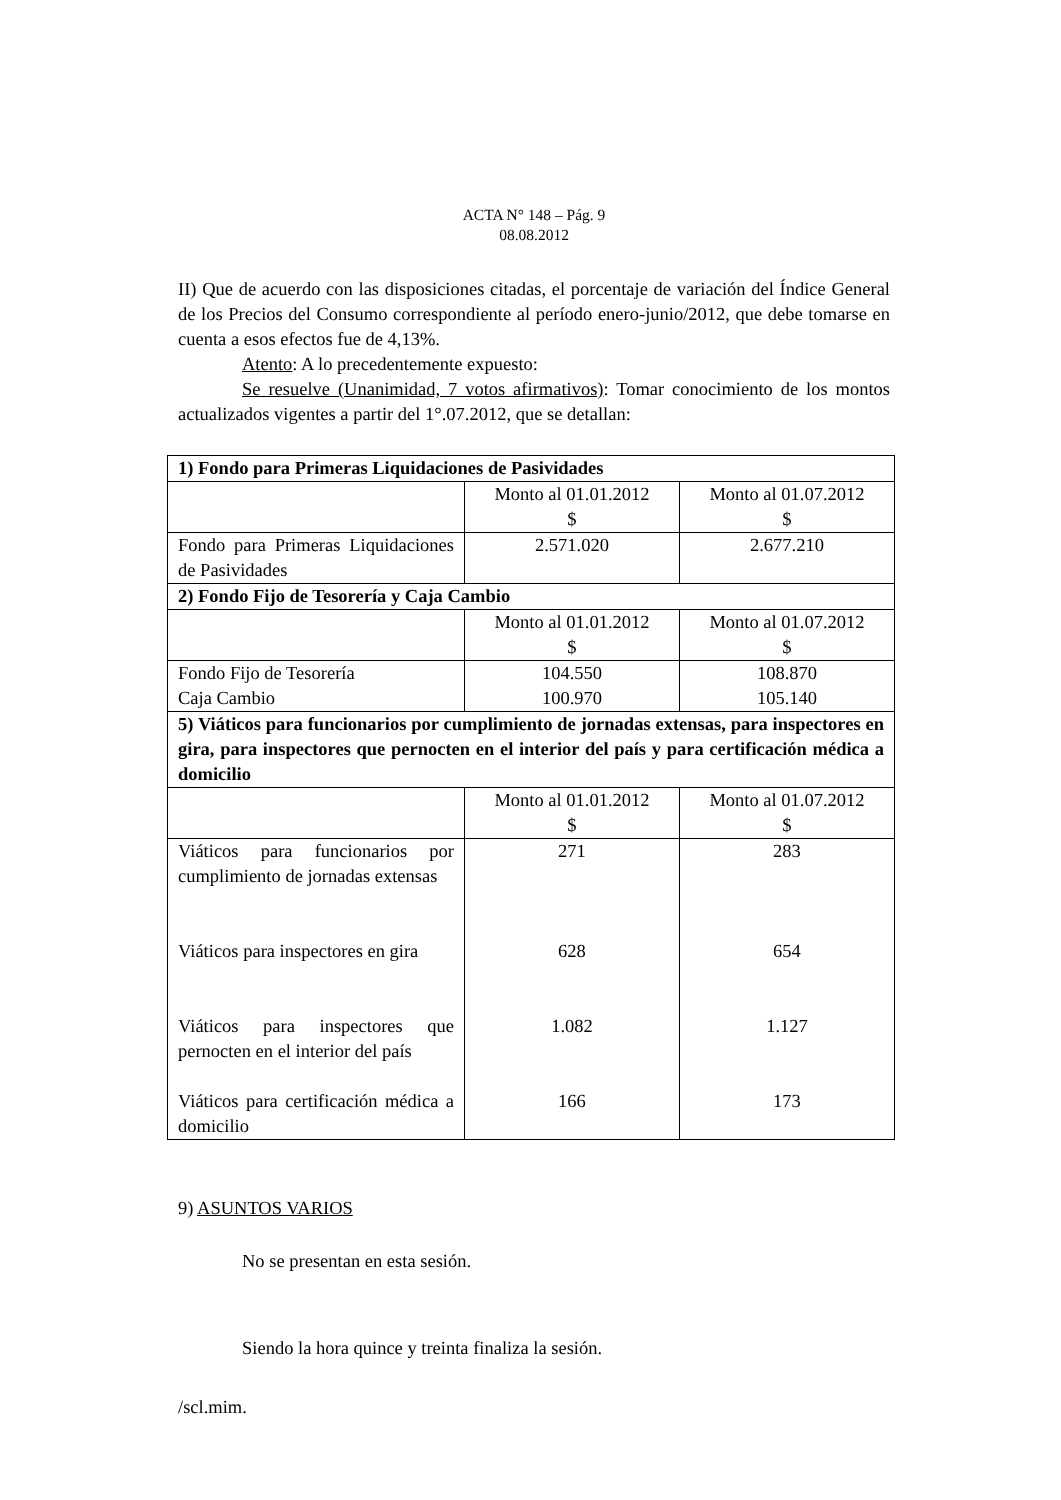ACTA N° 148 – Pág. 9
08.08.2012
II) Que de acuerdo con las disposiciones citadas, el porcentaje de variación del Índice General de los Precios del Consumo correspondiente al período enero-junio/2012, que debe tomarse en cuenta a esos efectos fue de 4,13%.
Atento: A lo precedentemente expuesto:
Se resuelve (Unanimidad, 7 votos afirmativos): Tomar conocimiento de los montos actualizados vigentes a partir del 1°.07.2012, que se detallan:
| 1) Fondo para Primeras Liquidaciones de Pasividades | | |
| | Monto al 01.01.2012 $ | Monto al 01.07.2012 $ |
| Fondo para Primeras Liquidaciones de Pasividades | 2.571.020 | 2.677.210 |
| 2) Fondo Fijo de Tesorería y Caja Cambio | | |
| | Monto al 01.01.2012 $ | Monto al 01.07.2012 $ |
| Fondo Fijo de Tesorería Caja Cambio | 104.550 100.970 | 108.870 105.140 |
| 5) Viáticos para funcionarios por cumplimiento de jornadas extensas, para inspectores en gira, para inspectores que pernocten en el interior del país y para certificación médica a domicilio | | |
| | Monto al 01.01.2012 $ | Monto al 01.07.2012 $ |
| Viáticos para funcionarios por cumplimiento de jornadas extensas Viáticos para inspectores en gira Viáticos para inspectores que pernocten en el interior del país Viáticos para certificación médica a domicilio | 271 628 1.082 166 | 283 654 1.127 173 |
9) ASUNTOS VARIOS
No se presentan en esta sesión.
Siendo la hora quince y treinta finaliza la sesión.
/scl.mim.